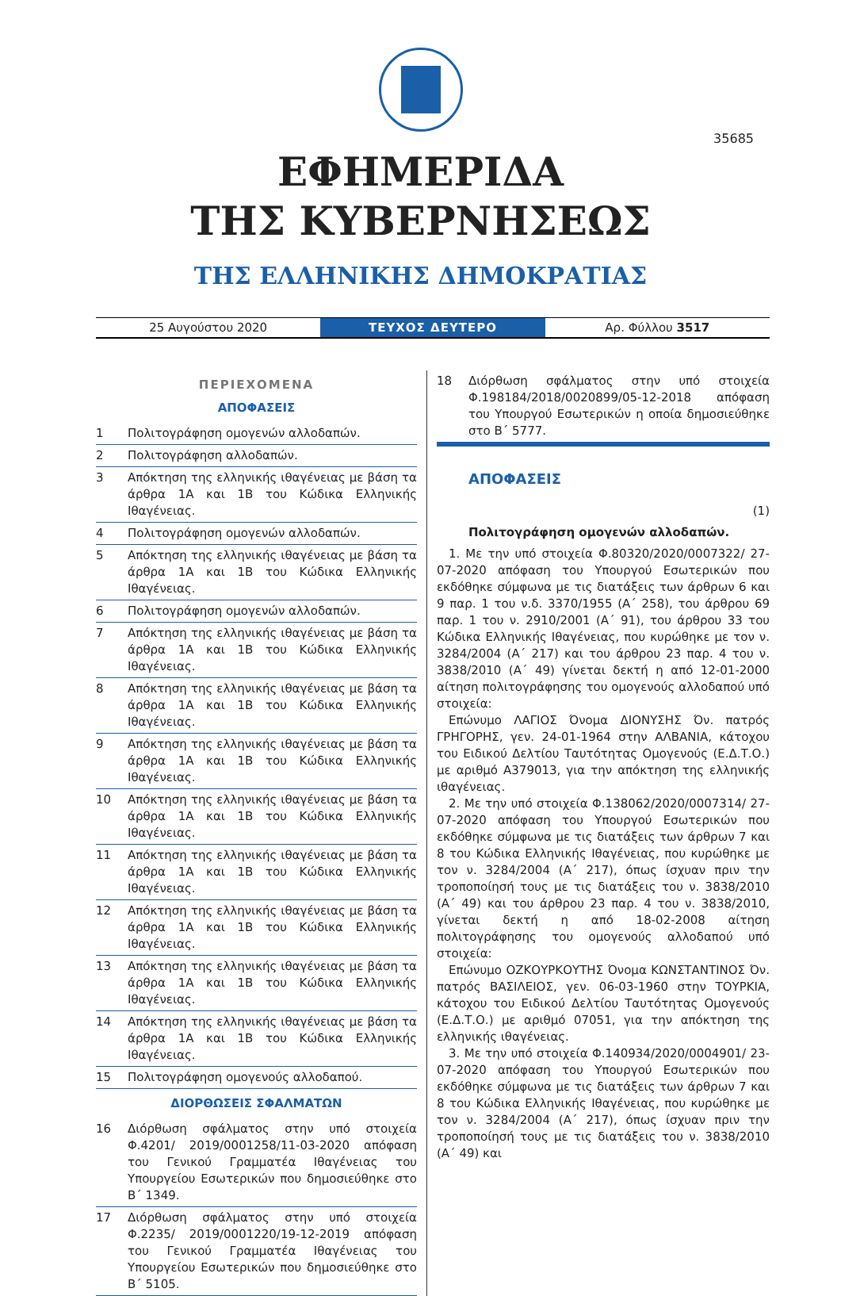35685
ΕΦΗΜΕΡΙΔΑ
ΤΗΣ ΚΥΒΕΡΝΗΣΕΩΣ
ΤΗΣ ΕΛΛΗΝΙΚΗΣ ΔΗΜΟΚΡΑΤΙΑΣ
25 Αυγούστου 2020
ΤΕΥΧΟΣ ΔΕΥΤΕΡΟ
Αρ. Φύλλου 3517
ΠΕΡΙΕΧΟΜΕΝΑ
ΑΠΟΦΑΣΕΙΣ
1 Πολιτογράφηση ομογενών αλλοδαπών.
2 Πολιτογράφηση αλλοδαπών.
3 Απόκτηση της ελληνικής ιθαγένειας με βάση τα άρθρα 1Α και 1Β του Κώδικα Ελληνικής Ιθαγένειας.
4 Πολιτογράφηση ομογενών αλλοδαπών.
5 Απόκτηση της ελληνικής ιθαγένειας με βάση τα άρθρα 1Α και 1Β του Κώδικα Ελληνικής Ιθαγένειας.
6 Πολιτογράφηση ομογενών αλλοδαπών.
7 Απόκτηση της ελληνικής ιθαγένειας με βάση τα άρθρα 1Α και 1Β του Κώδικα Ελληνικής Ιθαγένειας.
8 Απόκτηση της ελληνικής ιθαγένειας με βάση τα άρθρα 1Α και 1Β του Κώδικα Ελληνικής Ιθαγένειας.
9 Απόκτηση της ελληνικής ιθαγένειας με βάση τα άρθρα 1Α και 1Β του Κώδικα Ελληνικής Ιθαγένειας.
10 Απόκτηση της ελληνικής ιθαγένειας με βάση τα άρθρα 1Α και 1Β του Κώδικα Ελληνικής Ιθαγένειας.
11 Απόκτηση της ελληνικής ιθαγένειας με βάση τα άρθρα 1Α και 1Β του Κώδικα Ελληνικής Ιθαγένειας.
12 Απόκτηση της ελληνικής ιθαγένειας με βάση τα άρθρα 1Α και 1Β του Κώδικα Ελληνικής Ιθαγένειας.
13 Απόκτηση της ελληνικής ιθαγένειας με βάση τα άρθρα 1Α και 1Β του Κώδικα Ελληνικής Ιθαγένειας.
14 Απόκτηση της ελληνικής ιθαγένειας με βάση τα άρθρα 1Α και 1Β του Κώδικα Ελληνικής Ιθαγένειας.
15 Πολιτογράφηση ομογενούς αλλοδαπού.
ΔΙΟΡΘΩΣΕΙΣ ΣΦΑΛΜΑΤΩΝ
16 Διόρθωση σφάλματος στην υπό στοιχεία Φ.4201/ 2019/0001258/11-03-2020 απόφαση του Γενικού Γραμματέα Ιθαγένειας του Υπουργείου Εσωτερικών που δημοσιεύθηκε στο Β΄ 1349.
17 Διόρθωση σφάλματος στην υπό στοιχεία Φ.2235/ 2019/0001220/19-12-2019 απόφαση του Γενικού Γραμματέα Ιθαγένειας του Υπουργείου Εσωτερικών που δημοσιεύθηκε στο Β΄ 5105.
18 Διόρθωση σφάλματος στην υπό στοιχεία Φ.198184/2018/0020899/05-12-2018 απόφαση του Υπουργού Εσωτερικών η οποία δημοσιεύθηκε στο Β΄ 5777.
ΑΠΟΦΑΣΕΙΣ
(1)
Πολιτογράφηση ομογενών αλλοδαπών.
1. Με την υπό στοιχεία Φ.80320/2020/0007322/ 27-07-2020 απόφαση του Υπουργού Εσωτερικών που εκδόθηκε σύμφωνα με τις διατάξεις των άρθρων 6 και 9 παρ. 1 του ν.δ. 3370/1955 (Α΄ 258), του άρθρου 69 παρ. 1 του ν. 2910/2001 (Α΄ 91), του άρθρου 33 του Κώδικα Ελληνικής Ιθαγένειας, που κυρώθηκε με τον ν. 3284/2004 (Α΄ 217) και του άρθρου 23 παρ. 4 του ν. 3838/2010 (Α΄ 49) γίνεται δεκτή η από 12-01-2000 αίτηση πολιτογράφησης του ομογενούς αλλοδαπού υπό στοιχεία:
Επώνυμο ΛΑΓΙΟΣ Όνομα ΔΙΟΝΥΣΗΣ Όν. πατρός ΓΡΗΓΟΡΗΣ, γεν. 24-01-1964 στην ΑΛΒΑΝΙΑ, κάτοχου του Ειδικού Δελτίου Ταυτότητας Ομογενούς (Ε.Δ.Τ.Ο.) με αριθμό Α379013, για την απόκτηση της ελληνικής ιθαγένειας.
2. Με την υπό στοιχεία Φ.138062/2020/0007314/ 27-07-2020 απόφαση του Υπουργού Εσωτερικών που εκδόθηκε σύμφωνα με τις διατάξεις των άρθρων 7 και 8 του Κώδικα Ελληνικής Ιθαγένειας, που κυρώθηκε με τον ν. 3284/2004 (Α΄ 217), όπως ίσχυαν πριν την τροποποίησή τους με τις διατάξεις του ν. 3838/2010 (Α΄ 49) και του άρθρου 23 παρ. 4 του ν. 3838/2010, γίνεται δεκτή η από 18-02-2008 αίτηση πολιτογράφησης του ομογενούς αλλοδαπού υπό στοιχεία:
Επώνυμο ΟΖΚΟΥΡΚΟΥΤΗΣ Όνομα ΚΩΝΣΤΑΝΤΙΝΟΣ Όν. πατρός ΒΑΣΙΛΕΙΟΣ, γεν. 06-03-1960 στην ΤΟΥΡΚΙΑ, κάτοχου του Ειδικού Δελτίου Ταυτότητας Ομογενούς (Ε.Δ.Τ.Ο.) με αριθμό 07051, για την απόκτηση της ελληνικής ιθαγένειας.
3. Με την υπό στοιχεία Φ.140934/2020/0004901/ 23-07-2020 απόφαση του Υπουργού Εσωτερικών που εκδόθηκε σύμφωνα με τις διατάξεις των άρθρων 7 και 8 του Κώδικα Ελληνικής Ιθαγένειας, που κυρώθηκε με τον ν. 3284/2004 (Α΄ 217), όπως ίσχυαν πριν την τροποποίησή τους με τις διατάξεις του ν. 3838/2010 (Α΄ 49) και